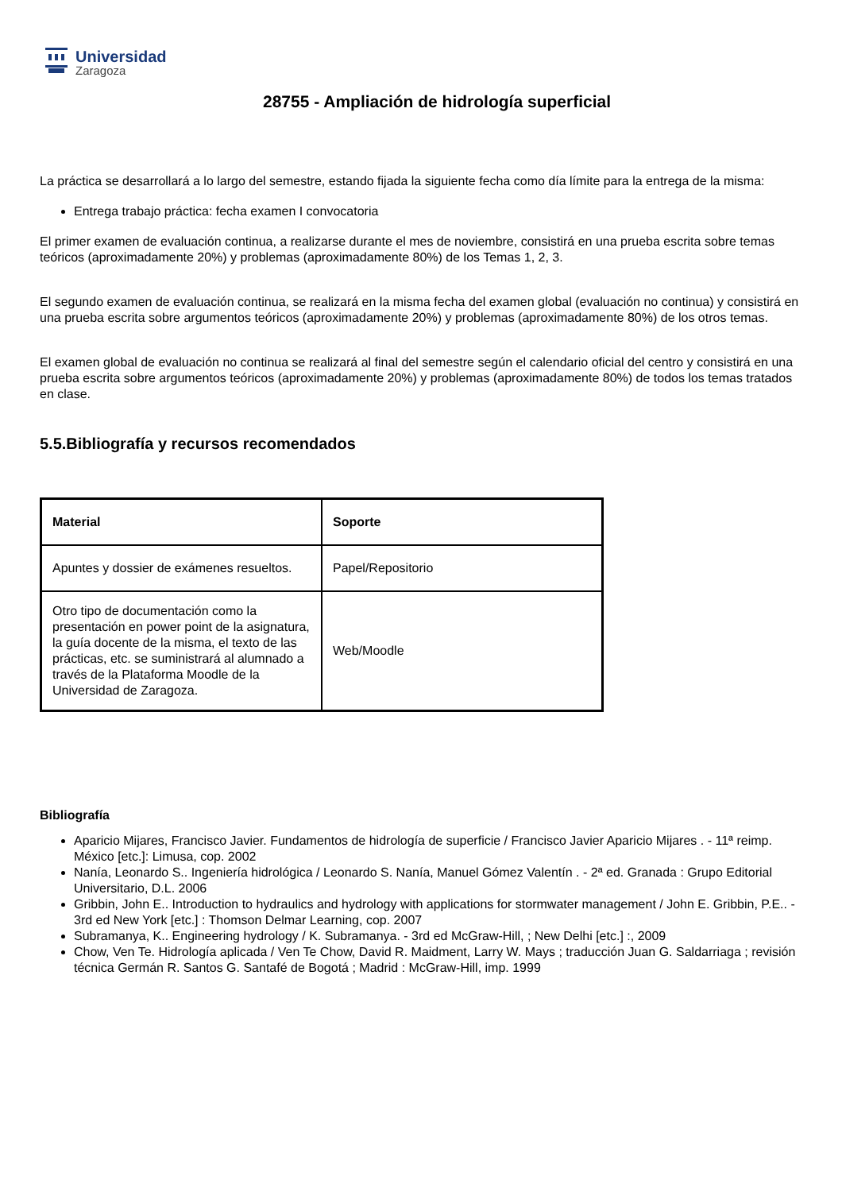Universidad
Zaragoza
28755 - Ampliación de hidrología superficial
La práctica se desarrollará a lo largo del semestre, estando fijada la siguiente fecha como día límite para la entrega de la misma:
Entrega trabajo práctica: fecha examen I convocatoria
El primer examen de evaluación continua, a realizarse durante el mes de noviembre, consistirá en una prueba escrita sobre temas teóricos (aproximadamente 20%) y problemas (aproximadamente 80%) de los Temas 1, 2, 3.
El segundo examen de evaluación continua, se realizará en la misma fecha del examen global (evaluación no continua) y consistirá en una prueba escrita sobre argumentos teóricos (aproximadamente 20%) y problemas (aproximadamente 80%) de los otros temas.
El examen global de evaluación no continua se realizará al final del semestre según el calendario oficial del centro y consistirá en una prueba escrita sobre argumentos teóricos (aproximadamente 20%) y problemas (aproximadamente 80%) de todos los temas tratados en clase.
5.5.Bibliografía y recursos recomendados
| Material | Soporte |
| --- | --- |
| Apuntes y dossier de exámenes resueltos. | Papel/Repositorio |
| Otro tipo de documentación como la presentación en power point de la asignatura, la guía docente de la misma, el texto de las prácticas, etc. se suministrará al alumnado a través de la Plataforma Moodle de la Universidad de Zaragoza. | Web/Moodle |
Bibliografía
Aparicio Mijares, Francisco Javier. Fundamentos de hidrología de superficie / Francisco Javier Aparicio Mijares . - 11ª reimp. México [etc.]: Limusa, cop. 2002
Nanía, Leonardo S.. Ingeniería hidrológica / Leonardo S. Nanía, Manuel Gómez Valentín . - 2ª ed. Granada : Grupo Editorial Universitario, D.L. 2006
Gribbin, John E.. Introduction to hydraulics and hydrology with applications for stormwater management / John E. Gribbin, P.E.. - 3rd ed New York [etc.] : Thomson Delmar Learning, cop. 2007
Subramanya, K.. Engineering hydrology / K. Subramanya. - 3rd ed McGraw-Hill, ; New Delhi [etc.] :, 2009
Chow, Ven Te. Hidrología aplicada / Ven Te Chow, David R. Maidment, Larry W. Mays ; traducción Juan G. Saldarriaga ; revisión técnica Germán R. Santos G. Santafé de Bogotá ; Madrid : McGraw-Hill, imp. 1999